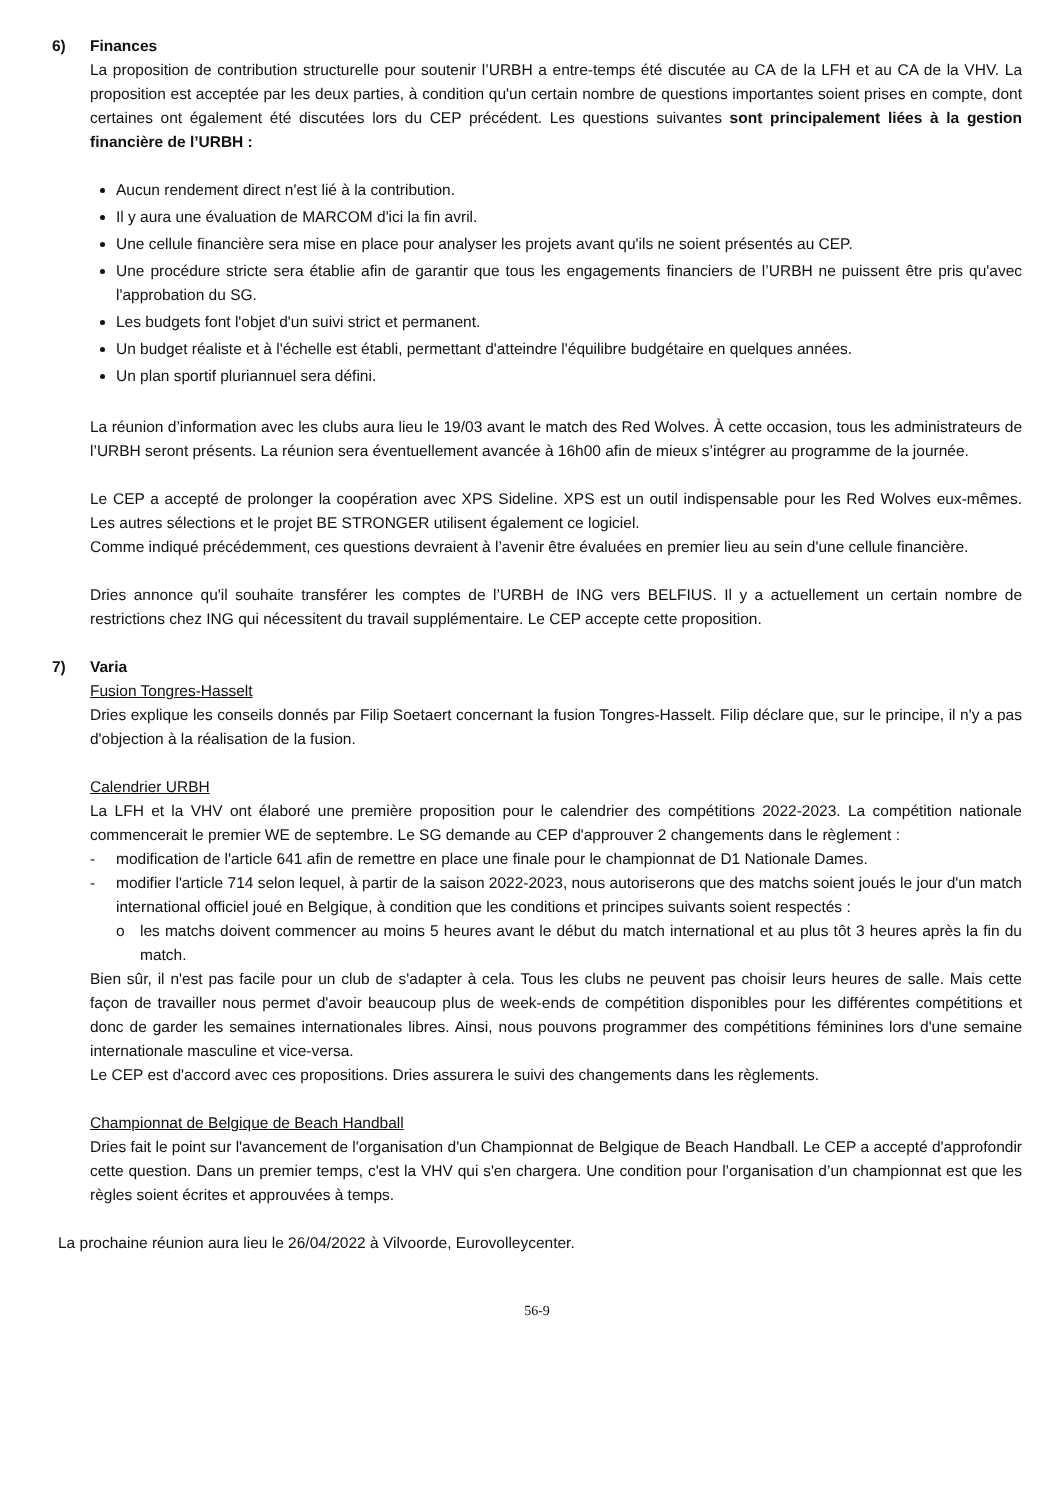6) Finances
La proposition de contribution structurelle pour soutenir l’URBH a entre-temps été discutée au CA de la LFH et au CA de la VHV. La proposition est acceptée par les deux parties, à condition qu'un certain nombre de questions importantes soient prises en compte, dont certaines ont également été discutées lors du CEP précédent. Les questions suivantes sont principalement liées à la gestion financière de l’URBH :
Aucun rendement direct n'est lié à la contribution.
Il y aura une évaluation de MARCOM d'ici la fin avril.
Une cellule financière sera mise en place pour analyser les projets avant qu'ils ne soient présentés au CEP.
Une procédure stricte sera établie afin de garantir que tous les engagements financiers de l’URBH ne puissent être pris qu'avec l'approbation du SG.
Les budgets font l'objet d'un suivi strict et permanent.
Un budget réaliste et à l'échelle est établi, permettant d'atteindre l'équilibre budgétaire en quelques années.
Un plan sportif pluriannuel sera défini.
La réunion d’information avec les clubs aura lieu le 19/03 avant le match des Red Wolves. À cette occasion, tous les administrateurs de l’URBH seront présents. La réunion sera éventuellement avancée à 16h00 afin de mieux s’intégrer au programme de la journée.
Le CEP a accepté de prolonger la coopération avec XPS Sideline. XPS est un outil indispensable pour les Red Wolves eux-mêmes. Les autres sélections et le projet BE STRONGER utilisent également ce logiciel.
Comme indiqué précédemment, ces questions devraient à l’avenir être évaluées en premier lieu au sein d'une cellule financière.
Dries annonce qu'il souhaite transférer les comptes de l’URBH de ING vers BELFIUS. Il y a actuellement un certain nombre de restrictions chez ING qui nécessitent du travail supplémentaire. Le CEP accepte cette proposition.
7) Varia
Fusion Tongres-Hasselt
Dries explique les conseils donnés par Filip Soetaert concernant la fusion Tongres-Hasselt. Filip déclare que, sur le principe, il n'y a pas d'objection à la réalisation de la fusion.
Calendrier URBH
La LFH et la VHV ont élaboré une première proposition pour le calendrier des compétitions 2022-2023. La compétition nationale commencerait le premier WE de septembre. Le SG demande au CEP d'approuver 2 changements dans le règlement :
- modification de l'article 641 afin de remettre en place une finale pour le championnat de D1 Nationale Dames.
- modifier l'article 714 selon lequel, à partir de la saison 2022-2023, nous autoriserons que des matchs soient joués le jour d'un match international officiel joué en Belgique, à condition que les conditions et principes suivants soient respectés :
o les matchs doivent commencer au moins 5 heures avant le début du match international et au plus tôt 3 heures après la fin du match.
Bien sûr, il n'est pas facile pour un club de s'adapter à cela. Tous les clubs ne peuvent pas choisir leurs heures de salle. Mais cette façon de travailler nous permet d'avoir beaucoup plus de week-ends de compétition disponibles pour les différentes compétitions et donc de garder les semaines internationales libres. Ainsi, nous pouvons programmer des compétitions féminines lors d'une semaine internationale masculine et vice-versa.
Le CEP est d'accord avec ces propositions. Dries assurera le suivi des changements dans les règlements.
Championnat de Belgique de Beach Handball
Dries fait le point sur l'avancement de l'organisation d'un Championnat de Belgique de Beach Handball. Le CEP a accepté d'approfondir cette question. Dans un premier temps, c'est la VHV qui s'en chargera. Une condition pour l’organisation d’un championnat est que les règles soient écrites et approuvées à temps.
La prochaine réunion aura lieu le 26/04/2022 à Vilvoorde, Eurovolleycenter.
56-9